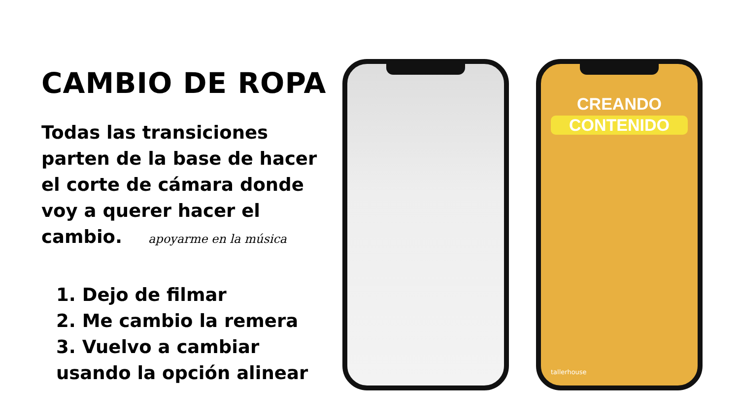CAMBIO DE ROPA
Todas las transiciones parten de la base de hacer el corte de cámara donde voy a querer hacer el cambio. apoyarme en la música
1. Dejo de filmar
2. Me cambio la remera
3. Vuelvo a cambiar usando la opción alinear
CREANDO
CONTENIDO
tallerhouse